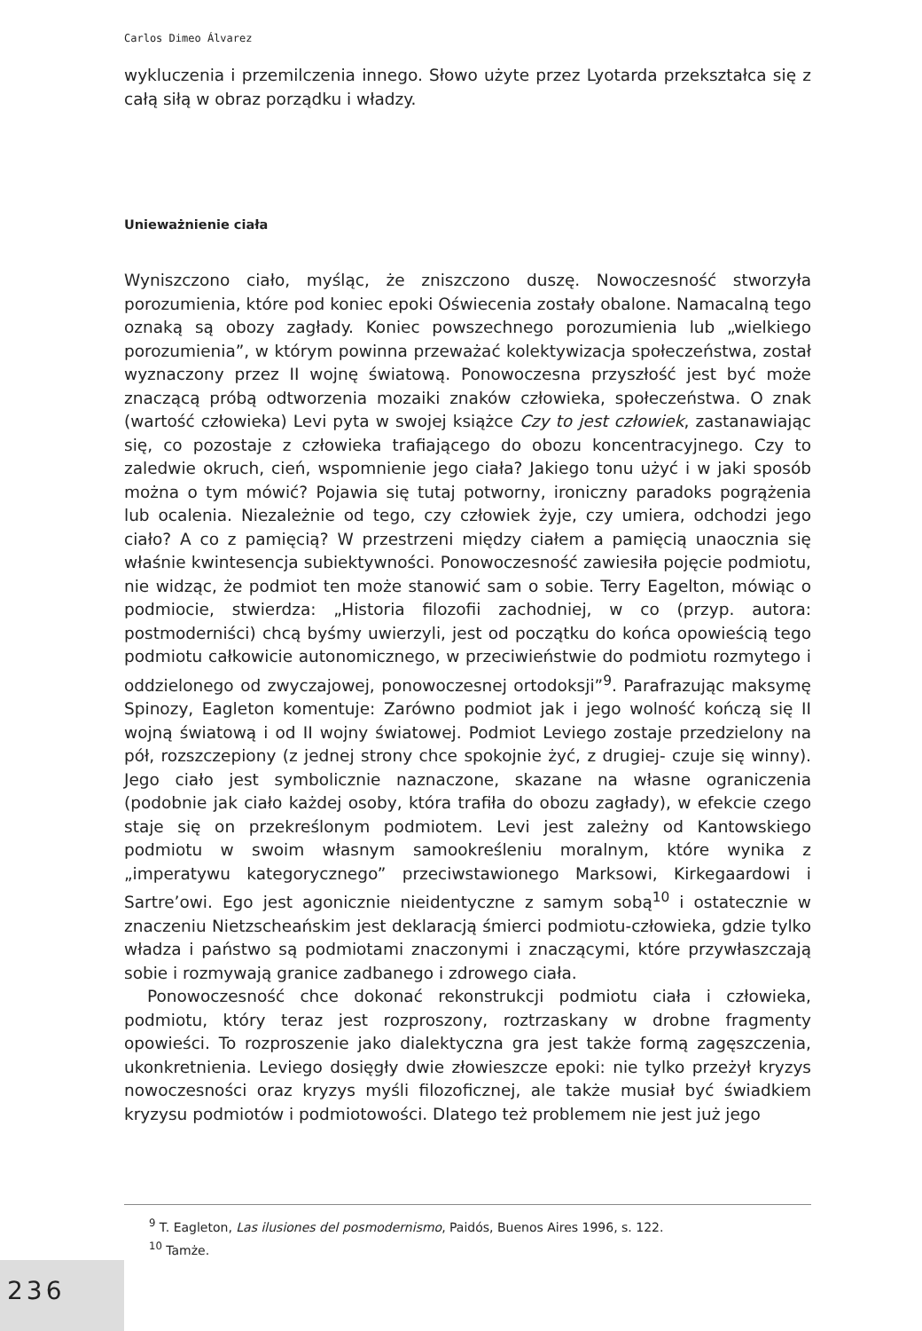Carlos Dimeo Álvarez
wykluczenia i przemilczenia innego. Słowo użyte przez Lyotarda przekształca się z całą siłą w obraz porządku i władzy.
Unieważnienie ciała
Wyniszczono ciało, myśląc, że zniszczono duszę. Nowoczesność stworzyła porozumienia, które pod koniec epoki Oświecenia zostały obalone. Namacalną tego oznaką są obozy zagłady. Koniec powszechnego porozumienia lub „wielkiego porozumienia”, w którym powinna przeważać kolektywizacja społeczeństwa, został wyznaczony przez II wojnę światową. Ponowoczesna przyszłość jest być może znaczącą próbą odtworzenia mozaiki znaków człowieka, społeczeństwa. O znak (wartość człowieka) Levi pyta w swojej książce Czy to jest człowiek, zastanawiając się, co pozostaje z człowieka trafiającego do obozu koncentracyjnego. Czy to zaledwie okruch, cień, wspomnienie jego ciała? Jakiego tonu użyć i w jaki sposób można o tym mówić? Pojawia się tutaj potworny, ironiczny paradoks pogrążenia lub ocalenia. Niezależnie od tego, czy człowiek żyje, czy umiera, odchodzi jego ciało? A co z pamięcią? W przestrzeni między ciałem a pamięcią unaocznia się właśnie kwintesencja subiektywności. Ponowoczesność zawiesiła pojęcie podmiotu, nie widząc, że podmiot ten może stanowić sam o sobie. Terry Eagelton, mówiąc o podmiocie, stwierdza: „Historia filozofii zachodniej, w co (przyp. autora: postmoderniści) chcą byśmy uwierzyli, jest od początku do końca opowieścią tego podmiotu całkowicie autonomicznego, w przeciwieństwie do podmiotu rozmytego i oddzielonego od zwyczajowej, ponowoczesnej ortodoksji”<sup>9</sup>. Parafrazując maksymę Spinozy, Eagleton komentuje: Zarówno podmiot jak i jego wolność kończą się II wojną światową i od II wojny światowej. Podmiot Leviego zostaje przedzielony na pół, rozszczepiony (z jednej strony chce spokojnie żyć, z drugiej- czuje się winny). Jego ciało jest symbolicznie naznaczone, skazane na własne ograniczenia (podobnie jak ciało każdej osoby, która trafiła do obozu zagłady), w efekcie czego staje się on przekreślonym podmiotem. Levi jest zależny od Kantowskiego podmiotu w swoim własnym samookreśleniu moralnym, które wynika z „imperatywu kategorycznego” przeciwstawionego Marksowi, Kirkegaardowi i Sartre’owi. Ego jest agonicznie nieidentyczne z samym sobą<sup>10</sup> i ostatecznie w znaczeniu Nietzscheańskim jest deklaracją śmierci podmiotu-człowieka, gdzie tylko władza i państwo są podmiotami znaczonymi i znaczącymi, które przywłaszczają sobie i rozmywają granice zadbanego i zdrowego ciała.
Ponowoczesność chce dokonać rekonstrukcji podmiotu ciała i człowieka, podmiotu, który teraz jest rozproszony, roztrzaskany w drobne fragmenty opowieści. To rozproszenie jako dialektyczna gra jest także formą zagęszczenia, ukonkretnienia. Leviego dosięgły dwie złowieszcze epoki: nie tylko przeżył kryzys nowoczesności oraz kryzys myśli filozoficznej, ale także musiał być świadkiem kryzysu podmiotów i podmiotowości. Dlatego też problemem nie jest już jego
<sup>9</sup> T. Eagleton, Las ilusiones del posmodernismo, Paidós, Buenos Aires 1996, s. 122.
<sup>10</sup> Tamże.
236